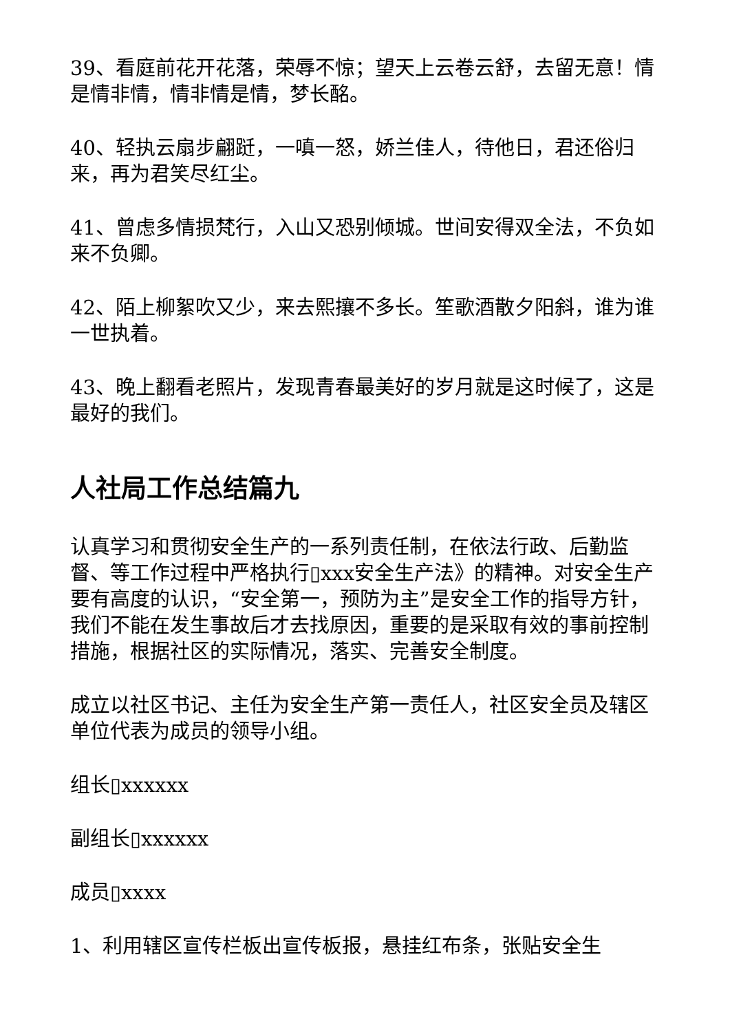39、看庭前花开花落，荣辱不惊；望天上云卷云舒，去留无意！情是情非情，情非情是情，梦长酩。
40、轻执云扇步翩跹，一嗔一怒，娇兰佳人，待他日，君还俗归来，再为君笑尽红尘。
41、曾虑多情损梵行，入山又恐别倾城。世间安得双全法，不负如来不负卿。
42、陌上柳絮吹又少，来去熙攘不多长。笙歌酒散夕阳斜，谁为谁一世执着。
43、晚上翻看老照片，发现青春最美好的岁月就是这时候了，这是最好的我们。
人社局工作总结篇九
认真学习和贯彻安全生产的一系列责任制，在依法行政、后勤监督、等工作过程中严格执行▯xxx安全生产法》的精神。对安全生产要有高度的认识，“安全第一，预防为主”是安全工作的指导方针，我们不能在发生事故后才去找原因，重要的是采取有效的事前控制措施，根据社区的实际情况，落实、完善安全制度。
成立以社区书记、主任为安全生产第一责任人，社区安全员及辖区单位代表为成员的领导小组。
组长▯xxxxxx
副组长▯xxxxxx
成员▯xxxx
1、利用辖区宣传栏板出宣传板报，悬挂红布条，张贴安全生